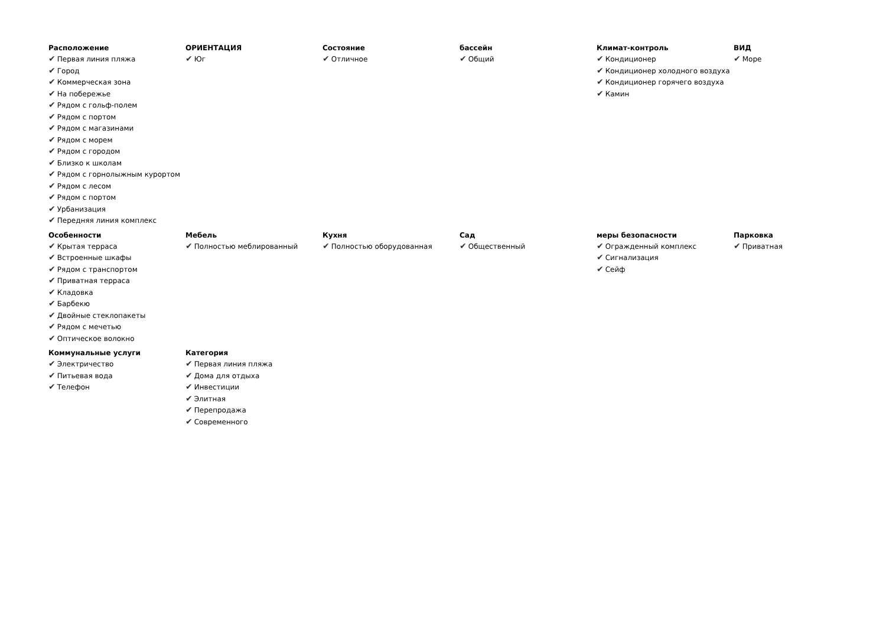Расположение
✔ Первая линия пляжа
✔ Город
✔ Коммерческая зона
✔ На побережье
✔ Рядом с гольф-полем
✔ Рядом с портом
✔ Рядом с магазинами
✔ Рядом с морем
✔ Рядом с городом
✔ Близко к школам
✔ Рядом с горнолыжным курортом
✔ Рядом с лесом
✔ Рядом с портом
✔ Урбанизация
✔ Передняя линия комплекс
ОРИЕНТАЦИЯ
✔ Юг
Состояние
✔ Отличное
бассейн
✔ Общий
Климат-контроль
✔ Кондиционер
✔ Кондиционер холодного воздуха
✔ Кондиционер горячего воздуха
✔ Камин
ВИД
✔ Море
Особенности
✔ Крытая терраса
✔ Встроенные шкафы
✔ Рядом с транспортом
✔ Приватная терраса
✔ Кладовка
✔ Барбекю
✔ Двойные стеклопакеты
✔ Рядом с мечетью
✔ Оптическое волокно
Мебель
✔ Полностью меблированный
Кухня
✔ Полностью оборудованная
Сад
✔ Общественный
меры безопасности
✔ Огражденный комплекс
✔ Сигнализация
✔ Сейф
Парковка
✔ Приватная
Коммунальные услуги
✔ Электричество
✔ Питьевая вода
✔ Телефон
Категория
✔ Первая линия пляжа
✔ Дома для отдыха
✔ Инвестиции
✔ Элитная
✔ Перепродажа
✔ Современного